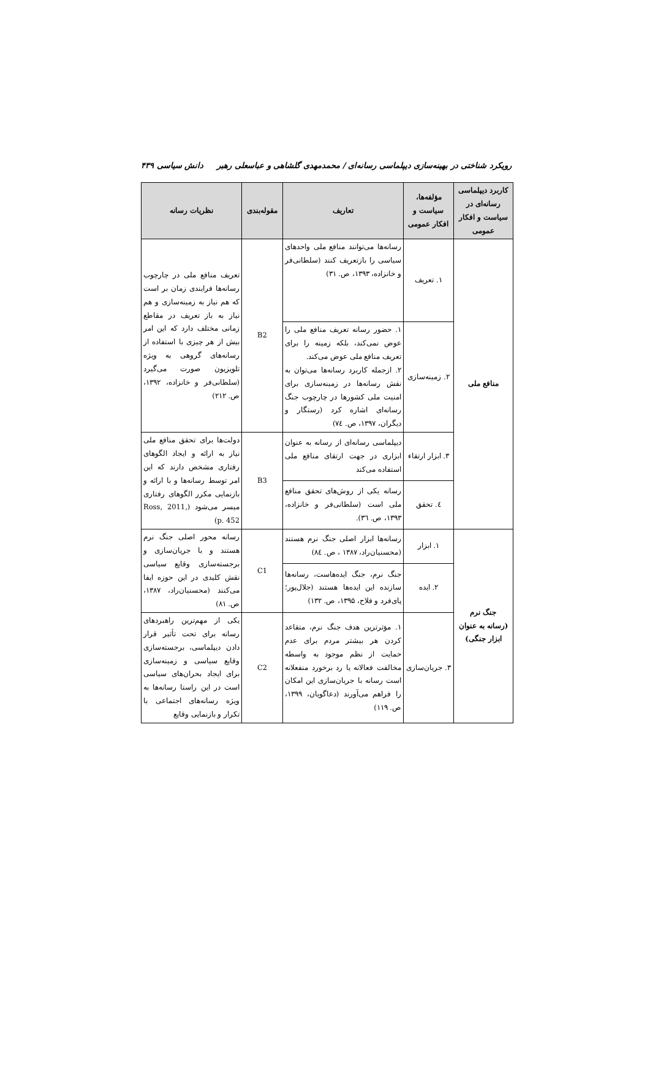رویکرد شناختی در بهینه‌سازی دیپلماسی رسانه‌ای / محمدمهدی گلشاهی و عباسعلی رهبر دانش سیاسی ۴۳۹
| کاربرد دیپلماسی رسانه‌ای در سیاست و افکار عمومی | مؤلفه‌ها، سیاست و افکار عمومی | تعاریف | مقوله‌بندی | نظریات رسانه |
| --- | --- | --- | --- | --- |
| منافع ملی | ۱. تعریف | رسانه‌ها می‌توانند منافع ملی واحدهای سیاسی را بازتعریف کنند (سلطانی‌فر و خانزاده، ۱۳۹۳، ص. ۳۱) | B2 | تعریف منافع ملی در چارچوب رسانه‌ها فرایندی زمان بر است که هم نیاز به زمینه‌سازی و هم نیاز به باز تعریف در مقاطع زمانی مختلف دارد که این امر بیش از هر چیزی با استفاده از رسانه‌های گروهی به ویژه تلویزیون صورت می‌گیرد (سلطانی‌فر و خانزاده، ۱۳۹۲، ص. ۲۱۲) |
| | ۲. زمینه‌سازی | ۱. حضور رسانه تعریف منافع ملی را عوض نمی‌کند، بلکه زمینه را برای تعریف منافع ملی عوض می‌کند. ۲. ازجمله کاربرد رسانه‌ها می‌توان به نقش رسانه‌ها در زمینه‌سازی برای امنیت ملی کشورها در چارچوب جنگ رسانه‌ای اشاره کرد (رستگار و دیگران، ۱۳۹۷، ص. ۷٤) | | |
| | ۳. ابزار ارتقاء | دیپلماسی رسانه‌ای از رسانه به عنوان ابزاری در جهت ارتقای منافع ملی استفاده می‌کند | B3 | دولت‌ها برای تحقق منافع ملی نیاز به ارائه و ایجاد الگوهای رفتاری مشخص دارند که این امر توسط رسانه‌ها و با ارائه و بازنمایی مکرر الگوهای رفتاری میسر می‌شود (Ross, 2011, p. 452) |
| | ٤. تحقق | رسانه یکی از روش‌های تحقق منافع ملی است (سلطانی‌فر و خانزاده، ۱۳۹۳، ص. ۳٦). | | |
| جنگ نرم (رسانه به عنوان ابزار جنگی) | ۱. ابزار | رسانه‌ها ابزار اصلی جنگ نرم هستند (محسنیان‌راد، ۱۳۸۷ ، ص. ۸٤) | C1 | رسانه محور اصلی جنگ نرم هستند و با جریان‌سازی و برجسته‌سازی وقایع سیاسی نقش کلیدی در این حوزه ایفا می‌کنند (محسنیان‌راد، ۱۳۸۷، ص. ۸۱) |
| | ۲. ایده | جنگ نرم، جنگ ایده‌هاست، رسانه‌ها سازنده این ایده‌ها هستند (جلال‌پور؛ پای‌فرد و فلاح، ۱۳۹۵، ص. ۱۳۲) | | |
| | ۳. جریان‌سازی | ۱. مؤثرترین هدف جنگ نرم، متقاعد کردن هر بیشتر مردم برای عدم حمایت از نظم موجود به واسطه مخالفت فعالانه یا رد برخورد منفعلانه است رسانه با جریان‌سازی این امکان را فراهم می‌آورند (دعاگویان، ۱۳۹۹، ص. ۱۱۹) | C2 | یکی از مهم‌ترین راهبردهای رسانه برای تحت تأثیر قرار دادن دیپلماسی، برجسته‌سازی وقایع سیاسی و زمینه‌سازی برای ایجاد بحران‌های سیاسی است در این راستا رسانه‌ها به ویژه رسانه‌های اجتماعی با تکرار و بازنمایی وقایع |